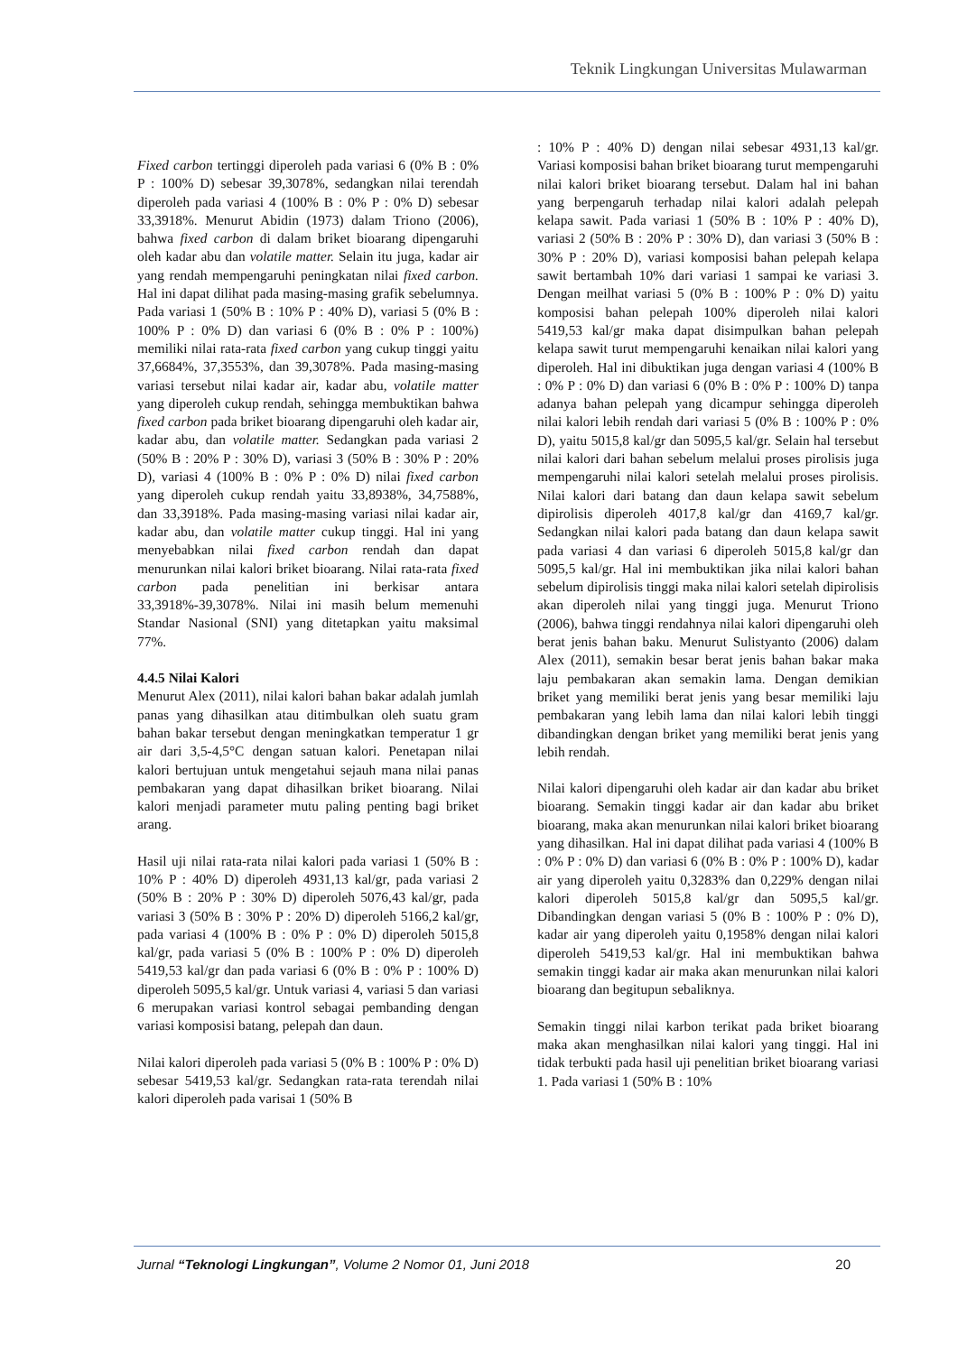Teknik Lingkungan Universitas Mulawarman
Fixed carbon tertinggi diperoleh pada variasi 6 (0% B : 0% P : 100% D) sebesar 39,3078%, sedangkan nilai terendah diperoleh pada variasi 4 (100% B : 0% P : 0% D) sebesar 33,3918%. Menurut Abidin (1973) dalam Triono (2006), bahwa fixed carbon di dalam briket bioarang dipengaruhi oleh kadar abu dan volatile matter. Selain itu juga, kadar air yang rendah mempengaruhi peningkatan nilai fixed carbon. Hal ini dapat dilihat pada masing-masing grafik sebelumnya. Pada variasi 1 (50% B : 10% P : 40% D), variasi 5 (0% B : 100% P : 0% D) dan variasi 6 (0% B : 0% P : 100%) memiliki nilai rata-rata fixed carbon yang cukup tinggi yaitu 37,6684%, 37,3553%, dan 39,3078%. Pada masing-masing variasi tersebut nilai kadar air, kadar abu, volatile matter yang diperoleh cukup rendah, sehingga membuktikan bahwa fixed carbon pada briket bioarang dipengaruhi oleh kadar air, kadar abu, dan volatile matter. Sedangkan pada variasi 2 (50% B : 20% P : 30% D), variasi 3 (50% B : 30% P : 20% D), variasi 4 (100% B : 0% P : 0% D) nilai fixed carbon yang diperoleh cukup rendah yaitu 33,8938%, 34,7588%, dan 33,3918%. Pada masing-masing variasi nilai kadar air, kadar abu, dan volatile matter cukup tinggi. Hal ini yang menyebabkan nilai fixed carbon rendah dan dapat menurunkan nilai kalori briket bioarang. Nilai rata-rata fixed carbon pada penelitian ini berkisar antara 33,3918%-39,3078%. Nilai ini masih belum memenuhi Standar Nasional (SNI) yang ditetapkan yaitu maksimal 77%.
4.4.5 Nilai Kalori
Menurut Alex (2011), nilai kalori bahan bakar adalah jumlah panas yang dihasilkan atau ditimbulkan oleh suatu gram bahan bakar tersebut dengan meningkatkan temperatur 1 gr air dari 3,5-4,5°C dengan satuan kalori. Penetapan nilai kalori bertujuan untuk mengetahui sejauh mana nilai panas pembakaran yang dapat dihasilkan briket bioarang. Nilai kalori menjadi parameter mutu paling penting bagi briket arang.
Hasil uji nilai rata-rata nilai kalori pada variasi 1 (50% B : 10% P : 40% D) diperoleh 4931,13 kal/gr, pada variasi 2 (50% B : 20% P : 30% D) diperoleh 5076,43 kal/gr, pada variasi 3 (50% B : 30% P : 20% D) diperoleh 5166,2 kal/gr, pada variasi 4 (100% B : 0% P : 0% D) diperoleh 5015,8 kal/gr, pada variasi 5 (0% B : 100% P : 0% D) diperoleh 5419,53 kal/gr dan pada variasi 6 (0% B : 0% P : 100% D) diperoleh 5095,5 kal/gr. Untuk variasi 4, variasi 5 dan variasi 6 merupakan variasi kontrol sebagai pembanding dengan variasi komposisi batang, pelepah dan daun.
Nilai kalori diperoleh pada variasi 5 (0% B : 100% P : 0% D) sebesar 5419,53 kal/gr. Sedangkan rata-rata terendah nilai kalori diperoleh pada varisai 1 (50% B
: 10% P : 40% D) dengan nilai sebesar 4931,13 kal/gr. Variasi komposisi bahan briket bioarang turut mempengaruhi nilai kalori briket bioarang tersebut. Dalam hal ini bahan yang berpengaruh terhadap nilai kalori adalah pelepah kelapa sawit. Pada variasi 1 (50% B : 10% P : 40% D), variasi 2 (50% B : 20% P : 30% D), dan variasi 3 (50% B : 30% P : 20% D), variasi komposisi bahan pelepah kelapa sawit bertambah 10% dari variasi 1 sampai ke variasi 3. Dengan meilhat variasi 5 (0% B : 100% P : 0% D) yaitu komposisi bahan pelepah 100% diperoleh nilai kalori 5419,53 kal/gr maka dapat disimpulkan bahan pelepah kelapa sawit turut mempengaruhi kenaikan nilai kalori yang diperoleh. Hal ini dibuktikan juga dengan variasi 4 (100% B : 0% P : 0% D) dan variasi 6 (0% B : 0% P : 100% D) tanpa adanya bahan pelepah yang dicampur sehingga diperoleh nilai kalori lebih rendah dari variasi 5 (0% B : 100% P : 0% D), yaitu 5015,8 kal/gr dan 5095,5 kal/gr. Selain hal tersebut nilai kalori dari bahan sebelum melalui proses pirolisis juga mempengaruhi nilai kalori setelah melalui proses pirolisis. Nilai kalori dari batang dan daun kelapa sawit sebelum dipirolisis diperoleh 4017,8 kal/gr dan 4169,7 kal/gr. Sedangkan nilai kalori pada batang dan daun kelapa sawit pada variasi 4 dan variasi 6 diperoleh 5015,8 kal/gr dan 5095,5 kal/gr. Hal ini membuktikan jika nilai kalori bahan sebelum dipirolisis tinggi maka nilai kalori setelah dipirolisis akan diperoleh nilai yang tinggi juga. Menurut Triono (2006), bahwa tinggi rendahnya nilai kalori dipengaruhi oleh berat jenis bahan baku. Menurut Sulistyanto (2006) dalam Alex (2011), semakin besar berat jenis bahan bakar maka laju pembakaran akan semakin lama. Dengan demikian briket yang memiliki berat jenis yang besar memiliki laju pembakaran yang lebih lama dan nilai kalori lebih tinggi dibandingkan dengan briket yang memiliki berat jenis yang lebih rendah.
Nilai kalori dipengaruhi oleh kadar air dan kadar abu briket bioarang. Semakin tinggi kadar air dan kadar abu briket bioarang, maka akan menurunkan nilai kalori briket bioarang yang dihasilkan. Hal ini dapat dilihat pada variasi 4 (100% B : 0% P : 0% D) dan variasi 6 (0% B : 0% P : 100% D), kadar air yang diperoleh yaitu 0,3283% dan 0,229% dengan nilai kalori diperoleh 5015,8 kal/gr dan 5095,5 kal/gr. Dibandingkan dengan variasi 5 (0% B : 100% P : 0% D), kadar air yang diperoleh yaitu 0,1958% dengan nilai kalori diperoleh 5419,53 kal/gr. Hal ini membuktikan bahwa semakin tinggi kadar air maka akan menurunkan nilai kalori bioarang dan begitupun sebaliknya.
Semakin tinggi nilai karbon terikat pada briket bioarang maka akan menghasilkan nilai kalori yang tinggi. Hal ini tidak terbukti pada hasil uji penelitian briket bioarang variasi 1. Pada variasi 1 (50% B : 10%
Jurnal “Teknologi Lingkungan”, Volume 2 Nomor 01, Juni 2018 20